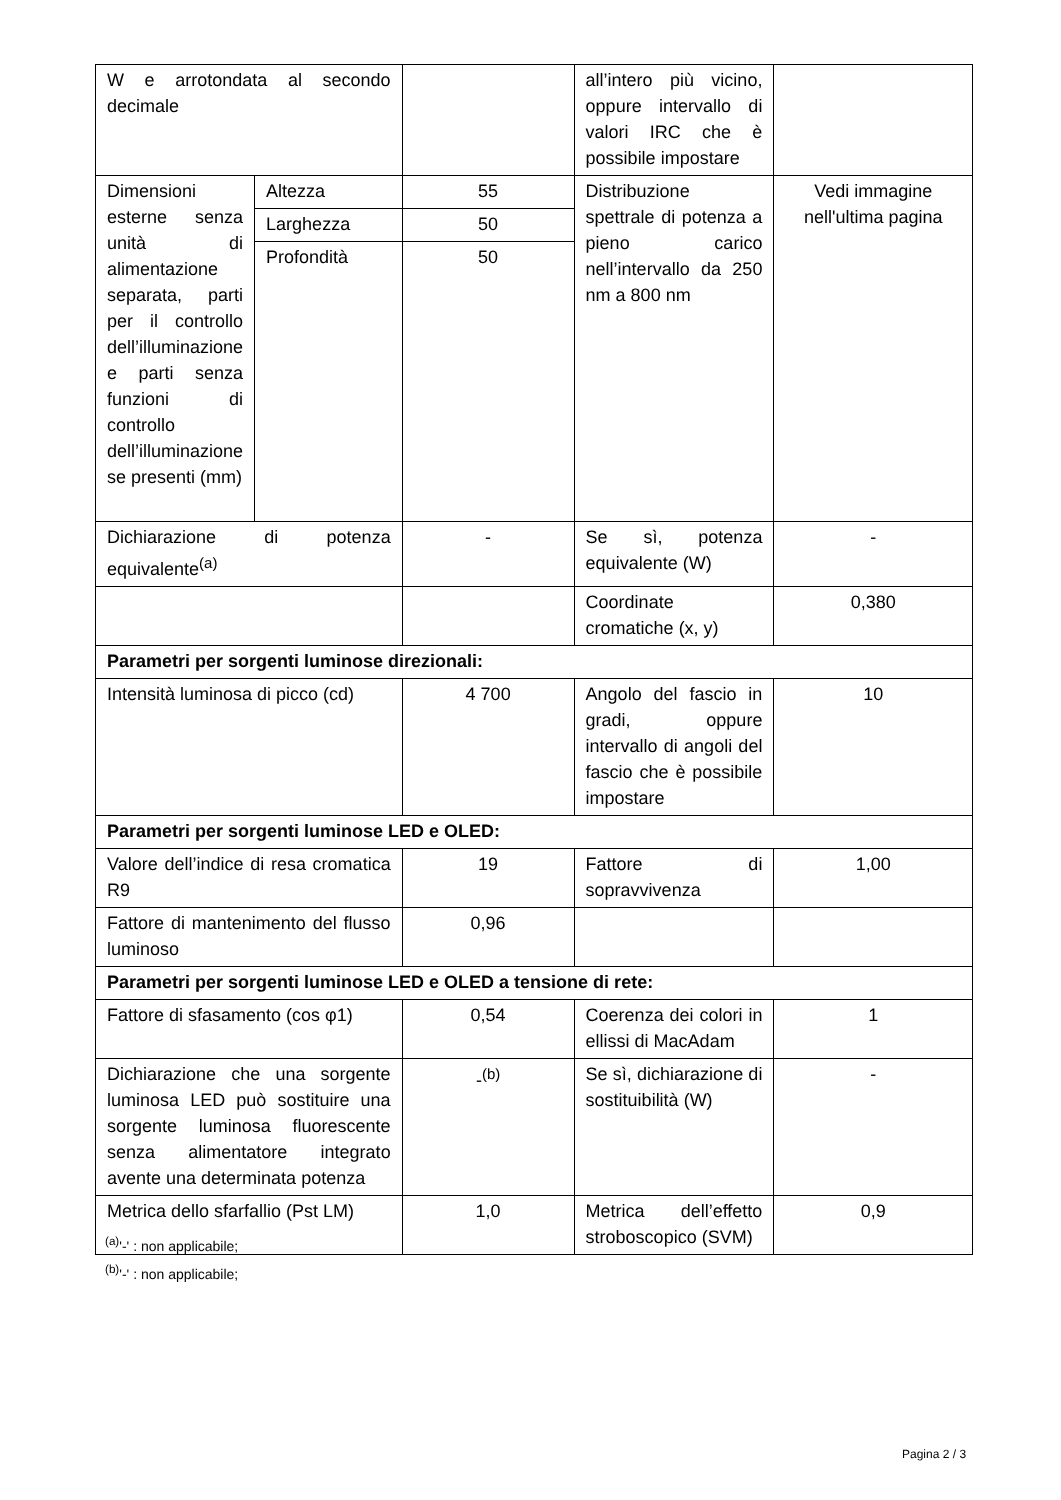| W e arrotondata al secondo decimale | | | all’intero più vicino, oppure intervallo di valori IRC che è possibile impostare | |
| Dimensioni esterne senza unità di alimentazione separata, parti per il controllo dell’illuminazione e parti senza funzioni di controllo dell’illuminazione se presenti (mm) | Altezza | 55 | Distribuzione spettrale di potenza a pieno carico nell’intervallo da 250 nm a 800 nm | Vedi immagine nell'ultima pagina |
| | Larghezza | 50 | | |
| | Profondità | 50 | | |
| Dichiarazione di potenza equivalente<sup>(a)</sup> | | - | Se sì, potenza equivalente (W) | - |
| | | | Coordinate cromatiche (x, y) | 0,380 |
| Parametri per sorgenti luminose direzionali: | | | | |
| Intensità luminosa di picco (cd) | | 4 700 | Angolo del fascio in gradi, oppure intervallo di angoli del fascio che è possibile impostare | 10 |
| Parametri per sorgenti luminose LED e OLED: | | | | |
| Valore dell’indice di resa cromatica R9 | | 19 | Fattore di sopravvivenza | 1,00 |
| Fattore di mantenimento del flusso luminoso | | 0,96 | | |
| Parametri per sorgenti luminose LED e OLED a tensione di rete: | | | | |
| Fattore di sfasamento (cos φ1) | | 0,54 | Coerenza dei colori in ellissi di MacAdam | 1 |
| Dichiarazione che una sorgente luminosa LED può sostituire una sorgente luminosa fluorescente senza alimentatore integrato avente una determinata potenza | | -<sup>(b)</sup> | Se sì, dichiarazione di sostituibilità (W) | - |
| Metrica dello sfarfallio (Pst LM) | | 1,0 | Metrica dell’effetto stroboscopico (SVM) | 0,9 |
<sup>(a)</sup> '-' : non applicabile;
<sup>(b)</sup> '-' : non applicabile;
Pagina 2 / 3